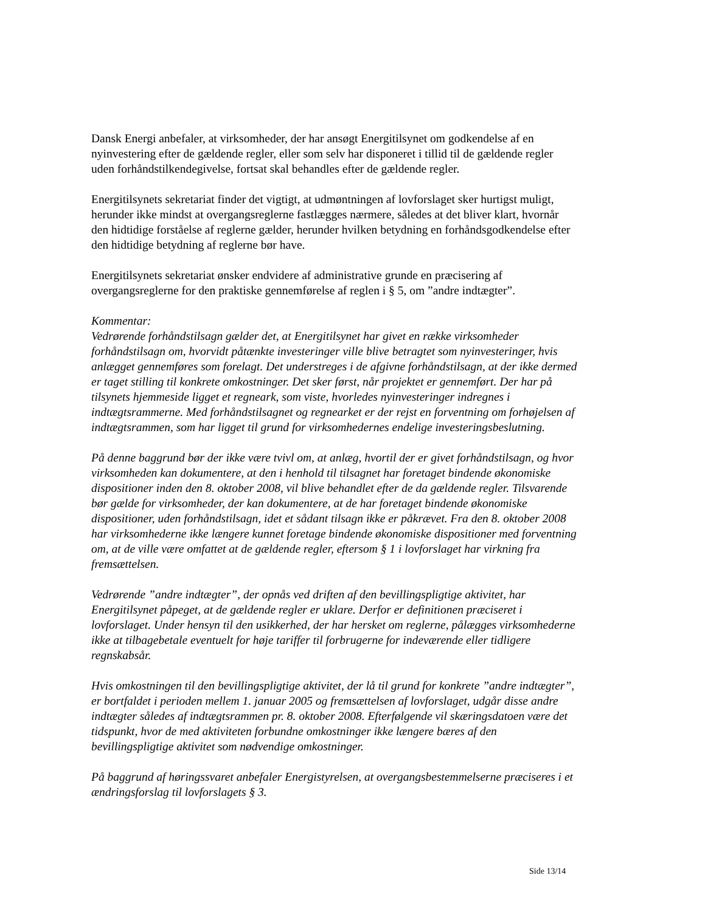Dansk Energi anbefaler, at virksomheder, der har ansøgt Energitilsynet om godkendelse af en nyinvestering efter de gældende regler, eller som selv har disponeret i tillid til de gældende regler uden forhåndstilkendegivelse, fortsat skal behandles efter de gældende regler.
Energitilsynets sekretariat finder det vigtigt, at udmøntningen af lovforslaget sker hurtigst muligt, herunder ikke mindst at overgangsreglerne fastlægges nærmere, således at det bliver klart, hvornår den hidtidige forståelse af reglerne gælder, herunder hvilken betydning en forhåndsgodkendelse efter den hidtidige betydning af reglerne bør have.
Energitilsynets sekretariat ønsker endvidere af administrative grunde en præcisering af overgangsreglerne for den praktiske gennemførelse af reglen i § 5, om ”andre indtægter”.
Kommentar:
Vedrørende forhåndstilsagn gælder det, at Energitilsynet har givet en række virksomheder forhåndstilsagn om, hvorvidt påtænkte investeringer ville blive betragtet som nyinvesteringer, hvis anlægget gennemføres som forelagt. Det understreges i de afgivne forhåndstilsagn, at der ikke dermed er taget stilling til konkrete omkostninger. Det sker først, når projektet er gennemført. Der har på tilsynets hjemmeside ligget et regneark, som viste, hvorledes nyinvesteringer indregnes i indtægtsrammerne. Med forhåndstilsagnet og regnearket er der rejst en forventning om forhøjelsen af indtægtsrammen, som har ligget til grund for virksomhedernes endelige investeringsbeslutning.
På denne baggrund bør der ikke være tvivl om, at anlæg, hvortil der er givet forhåndstilsagn, og hvor virksomheden kan dokumentere, at den i henhold til tilsagnet har foretaget bindende økonomiske dispositioner inden den 8. oktober 2008, vil blive behandlet efter de da gældende regler. Tilsvarende bør gælde for virksomheder, der kan dokumentere, at de har foretaget bindende økonomiske dispositioner, uden forhåndstilsagn, idet et sådant tilsagn ikke er påkrævet. Fra den 8. oktober 2008 har virksomhederne ikke længere kunnet foretage bindende økonomiske dispositioner med forventning om, at de ville være omfattet at de gældende regler, eftersom § 1 i lovforslaget har virkning fra fremsættelsen.
Vedrørende ”andre indtægter”, der opnås ved driften af den bevillingspligtige aktivitet, har Energitilsynet påpeget, at de gældende regler er uklare. Derfor er definitionen præciseret i lovforslaget. Under hensyn til den usikkerhed, der har hersket om reglerne, pålægges virksomhederne ikke at tilbagebetale eventuelt for høje tariffer til forbrugerne for indeværende eller tidligere regnskabsår.
Hvis omkostningen til den bevillingspligtige aktivitet, der lå til grund for konkrete ”andre indtægter”, er bortfaldet i perioden mellem 1. januar 2005 og fremsættelsen af lovforslaget, udgår disse andre indtægter således af indtægtsrammen pr. 8. oktober 2008. Efterfølgende vil skæringsdatoen være det tidspunkt, hvor de med aktiviteten forbundne omkostninger ikke længere bæres af den bevillingspligtige aktivitet som nødvendige omkostninger.
På baggrund af høringssvaret anbefaler Energistyrelsen, at overgangsbestemmelserne præciseres i et ændringsforslag til lovforslagets § 3.
Side 13/14